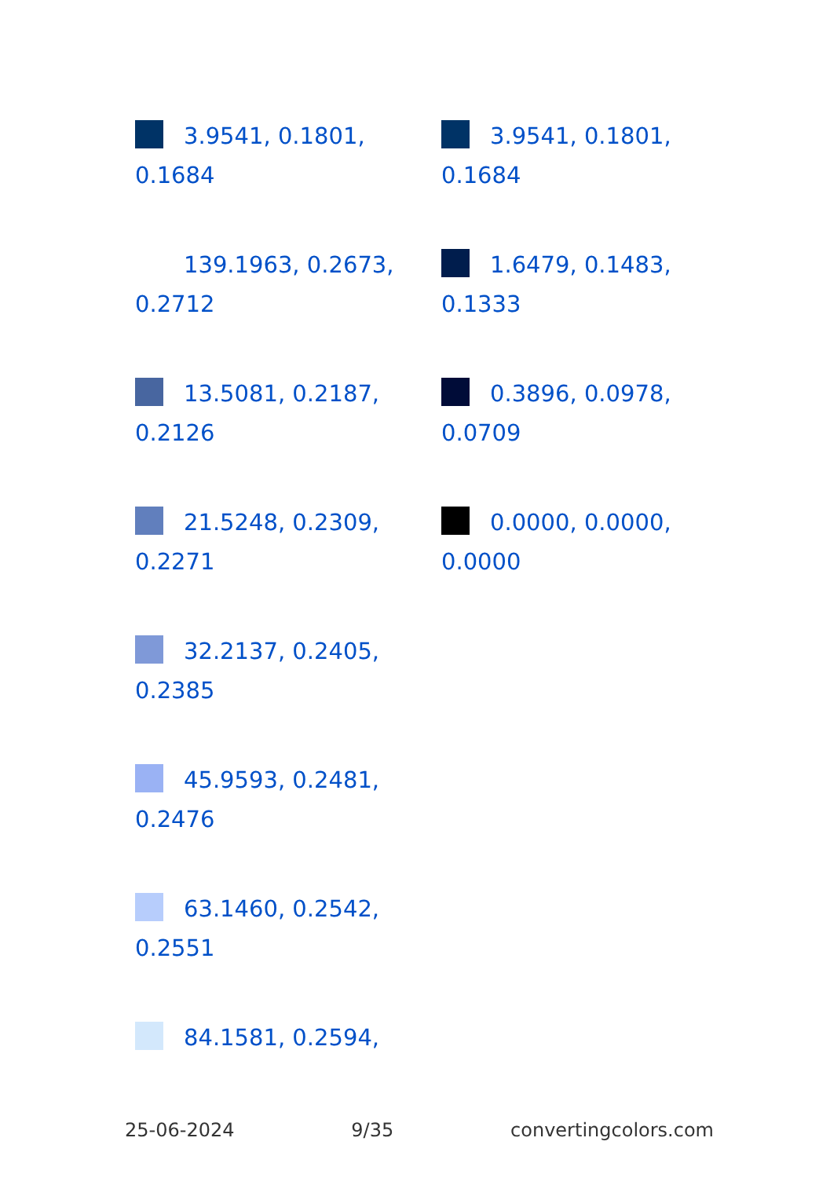3.9541, 0.1801,
0.1684
139.1963, 0.2673,
0.2712
13.5081, 0.2187,
0.2126
21.5248, 0.2309,
0.2271
32.2137, 0.2405,
0.2385
45.9593, 0.2481,
0.2476
63.1460, 0.2542,
0.2551
84.1581, 0.2594,
3.9541, 0.1801,
0.1684
1.6479, 0.1483,
0.1333
0.3896, 0.0978,
0.0709
0.0000, 0.0000,
0.0000
25-06-2024 9/35 convertingcolors.com